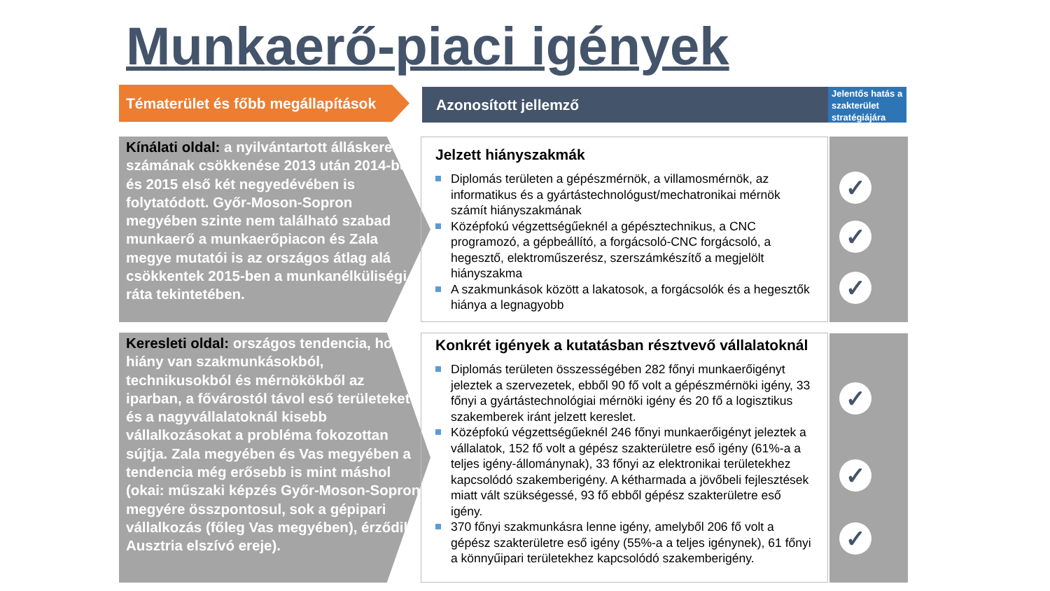Munkaerő-piaci igények
Tématerület és főbb megállapítások
Azonosított jellemző
Jelentős hatás a szakterület stratégiájára
Kínálati oldal: a nyilvántartott álláskeresők számának csökkenése 2013 után 2014-ben és 2015 első két negyedévében is folytatódott. Győr-Moson-Sopron megyében szinte nem található szabad munkaerő a munkaerőpiacon és Zala megye mutatói is az országos átlag alá csökkentek 2015-ben a munkanélküliségi ráta tekintetében.
Jelzett hiányszakmák
Diplomás területen a gépészmérnök, a villamosmérnök, az informatikus és a gyártástechnológust/mechatronikai mérnök számít hiányszakmának
Középfokú végzettségűeknél a gépésztechnikus, a CNC programozó, a gépbeállító, a forgácsoló-CNC forgácsoló, a hegesztő, elektroműszerész, szerszámkészítő a megjelölt hiányszakma
A szakmunkások között a lakatosok, a forgácsolók és a hegesztők hiánya a legnagyobb
✓
✓
✓
Keresleti oldal: országos tendencia, hogy hiány van szakmunkásokból, technikusokból és mérnökökből az iparban, a fővárostól távol eső területeket és a nagyvállalatoknál kisebb vállalkozásokat a probléma fokozottan sújtja. Zala megyében és Vas megyében a tendencia még erősebb is mint máshol (okai: műszaki képzés Győr-Moson-Sopron megyére összpontosul, sok a gépipari vállalkozás (főleg Vas megyében), érződik Ausztria elszívó ereje).
Konkrét igények a kutatásban résztvevő vállalatoknál
Diplomás területen összességében 282 főnyi munkaerőigényt jeleztek a szervezetek, ebből 90 fő volt a gépészmérnöki igény, 33 főnyi a gyártástechnológiai mérnöki igény és 20 fő a logisztikus szakemberek iránt jelzett kereslet.
Középfokú végzettségűeknél 246 főnyi munkaerőigényt jeleztek a vállalatok, 152 fő volt a gépész szakterületre eső igény (61%-a a teljes igény-állománynak), 33 főnyi az elektronikai területekhez kapcsolódó szakemberigény. A kétharmada a jövőbeli fejlesztések miatt vált szükségessé, 93 fő ebből gépész szakterületre eső igény.
370 főnyi szakmunkásra lenne igény, amelyből 206 fő volt a gépész szakterületre eső igény (55%-a a teljes igénynek), 61 főnyi a könnyűipari területekhez kapcsolódó szakemberigény.
✓
✓
✓